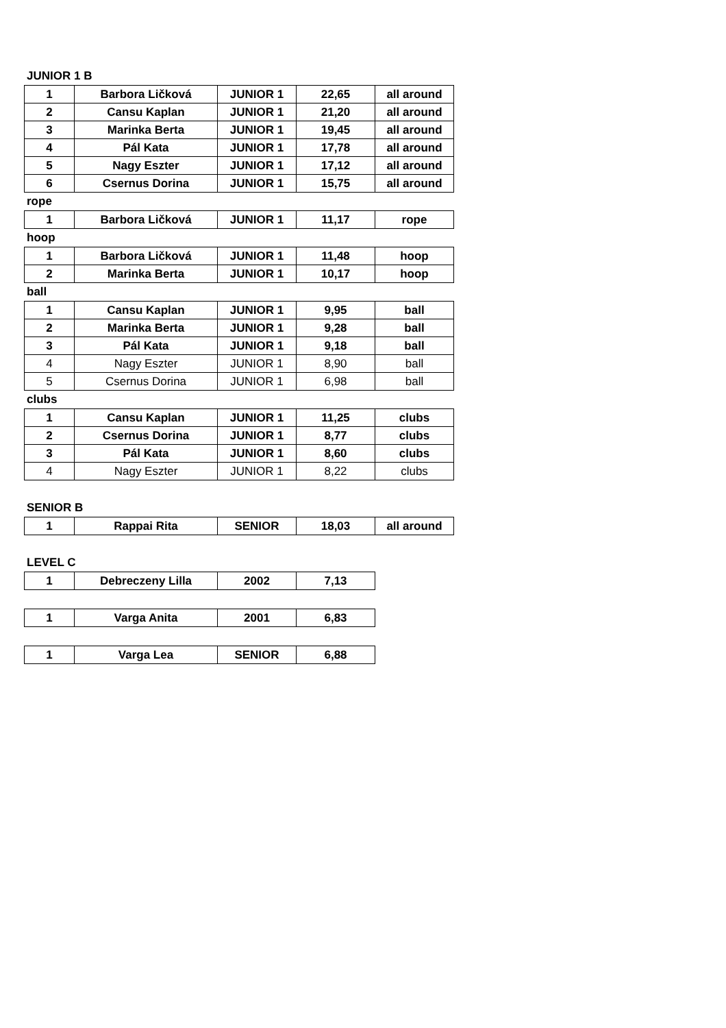JUNIOR 1 B
| 1 | Barbora Ličková | JUNIOR 1 | 22,65 | all around |
| 2 | Cansu Kaplan | JUNIOR 1 | 21,20 | all around |
| 3 | Marinka Berta | JUNIOR 1 | 19,45 | all around |
| 4 | Pál Kata | JUNIOR 1 | 17,78 | all around |
| 5 | Nagy Eszter | JUNIOR 1 | 17,12 | all around |
| 6 | Csernus Dorina | JUNIOR 1 | 15,75 | all around |
rope
| 1 | Barbora Ličková | JUNIOR 1 | 11,17 | rope |
hoop
| 1 | Barbora Ličková | JUNIOR 1 | 11,48 | hoop |
| 2 | Marinka Berta | JUNIOR 1 | 10,17 | hoop |
ball
| 1 | Cansu Kaplan | JUNIOR 1 | 9,95 | ball |
| 2 | Marinka Berta | JUNIOR 1 | 9,28 | ball |
| 3 | Pál Kata | JUNIOR 1 | 9,18 | ball |
| 4 | Nagy Eszter | JUNIOR 1 | 8,90 | ball |
| 5 | Csernus Dorina | JUNIOR 1 | 6,98 | ball |
clubs
| 1 | Cansu Kaplan | JUNIOR 1 | 11,25 | clubs |
| 2 | Csernus Dorina | JUNIOR 1 | 8,77 | clubs |
| 3 | Pál Kata | JUNIOR 1 | 8,60 | clubs |
| 4 | Nagy Eszter | JUNIOR 1 | 8,22 | clubs |
SENIOR B
| 1 | Rappai Rita | SENIOR | 18,03 | all around |
LEVEL C
| 1 | Debreczeny Lilla | 2002 | 7,13 |
| 1 | Varga Anita | 2001 | 6,83 |
| 1 | Varga Lea | SENIOR | 6,88 |